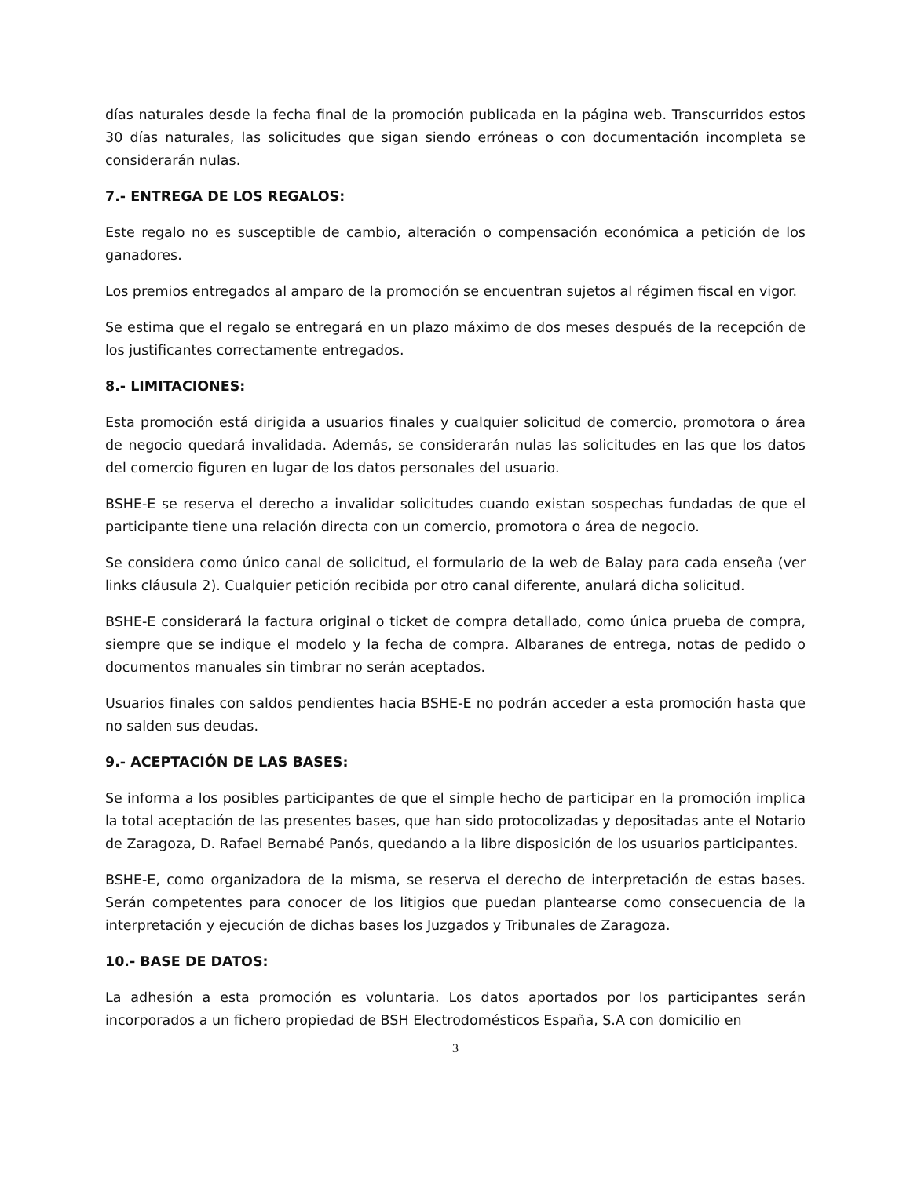días naturales desde la fecha final de la promoción publicada en la página web. Transcurridos estos 30 días naturales, las solicitudes que sigan siendo erróneas o con documentación incompleta se considerarán nulas.
7.- ENTREGA DE LOS REGALOS:
Este regalo no es susceptible de cambio, alteración o compensación económica a petición de los ganadores.
Los premios entregados al amparo de la promoción se encuentran sujetos al régimen fiscal en vigor.
Se estima que el regalo se entregará en un plazo máximo de dos meses después de la recepción de los justificantes correctamente entregados.
8.- LIMITACIONES:
Esta promoción está dirigida a usuarios finales y cualquier solicitud de comercio, promotora o área de negocio quedará invalidada. Además, se considerarán nulas las solicitudes en las que los datos del comercio figuren en lugar de los datos personales del usuario.
BSHE-E se reserva el derecho a invalidar solicitudes cuando existan sospechas fundadas de que el participante tiene una relación directa con un comercio, promotora o área de negocio.
Se considera como único canal de solicitud, el formulario de la web de Balay para cada enseña (ver links cláusula 2). Cualquier petición recibida por otro canal diferente, anulará dicha solicitud.
BSHE-E considerará la factura original o ticket de compra detallado, como única prueba de compra, siempre que se indique el modelo y la fecha de compra. Albaranes de entrega, notas de pedido o documentos manuales sin timbrar no serán aceptados.
Usuarios finales con saldos pendientes hacia BSHE-E no podrán acceder a esta promoción hasta que no salden sus deudas.
9.- ACEPTACIÓN DE LAS BASES:
Se informa a los posibles participantes de que el simple hecho de participar en la promoción implica la total aceptación de las presentes bases, que han sido protocolizadas y depositadas ante el Notario de Zaragoza, D. Rafael Bernabé Panós, quedando a la libre disposición de los usuarios participantes.
BSHE-E, como organizadora de la misma, se reserva el derecho de interpretación de estas bases. Serán competentes para conocer de los litigios que puedan plantearse como consecuencia de la interpretación y ejecución de dichas bases los Juzgados y Tribunales de Zaragoza.
10.- BASE DE DATOS:
La adhesión a esta promoción es voluntaria. Los datos aportados por los participantes serán incorporados a un fichero propiedad de BSH Electrodomésticos España, S.A con domicilio en
3